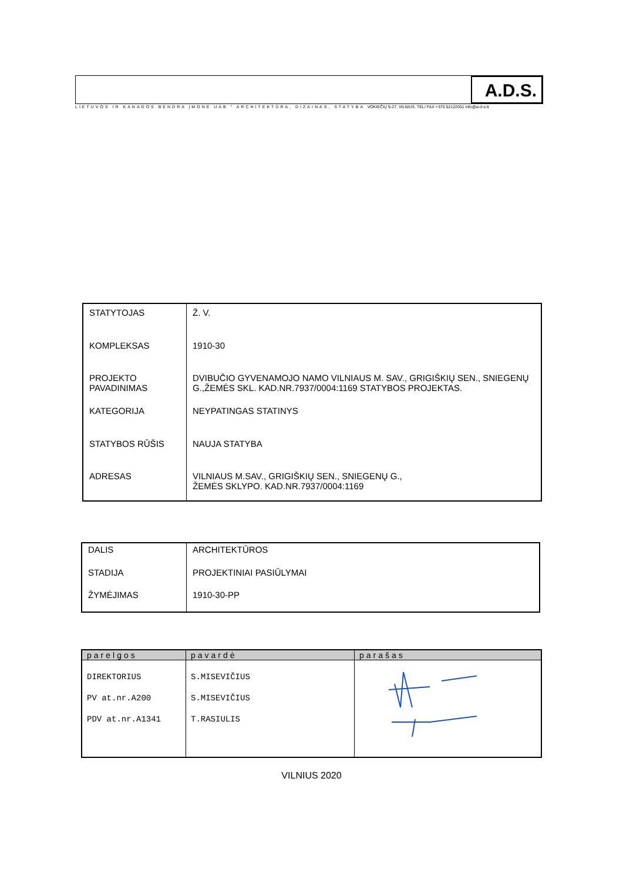A.D.S.
LIETUVOS IR KANADOS BENDRA ĮMONĖ UAB " ARCHITEKTŪRA, DIZAINAS, STATYBA VOKIEČIŲ 9-27, VILNIUS. TEL/ FAX +370 52122051 info@a-d-s.lt
| STATYTOJAS | Ž. V. |
| KOMPLEKSAS | 1910-30 |
| PROJEKTO PAVADINIMAS | DVIBUČIO GYVENAMOJO NAMO VILNIAUS M. SAV., GRIGIŠKIŲ SEN., SNIEGENŲ G.,ŽEMĖS SKL. KAD.NR.7937/0004:1169 STATYBOS PROJEKTAS. |
| KATEGORIJA | NEYPATINGAS STATINYS |
| STATYBOS RŪŠIS | NAUJA STATYBA |
| ADRESAS | VILNIAUS M.SAV., GRIGIŠKIŲ SEN., SNIEGENŲ G., ŽEMĖS SKLYPO. KAD.NR.7937/0004:1169 |
| DALIS | ARCHITEKTŪROS |
| STADIJA | PROJEKTINIAI PASIŪLYMAI |
| ŽYMĖJIMAS | 1910-30-PP |
| parelgos | pavardė | parašas |
| --- | --- | --- |
| DIREKTORIUS PV at.nr.A200 PDV at.nr.A1341 | S.MISEVIČIUS S.MISEVIČIUS T.RASIULIS | |
VILNIUS 2020